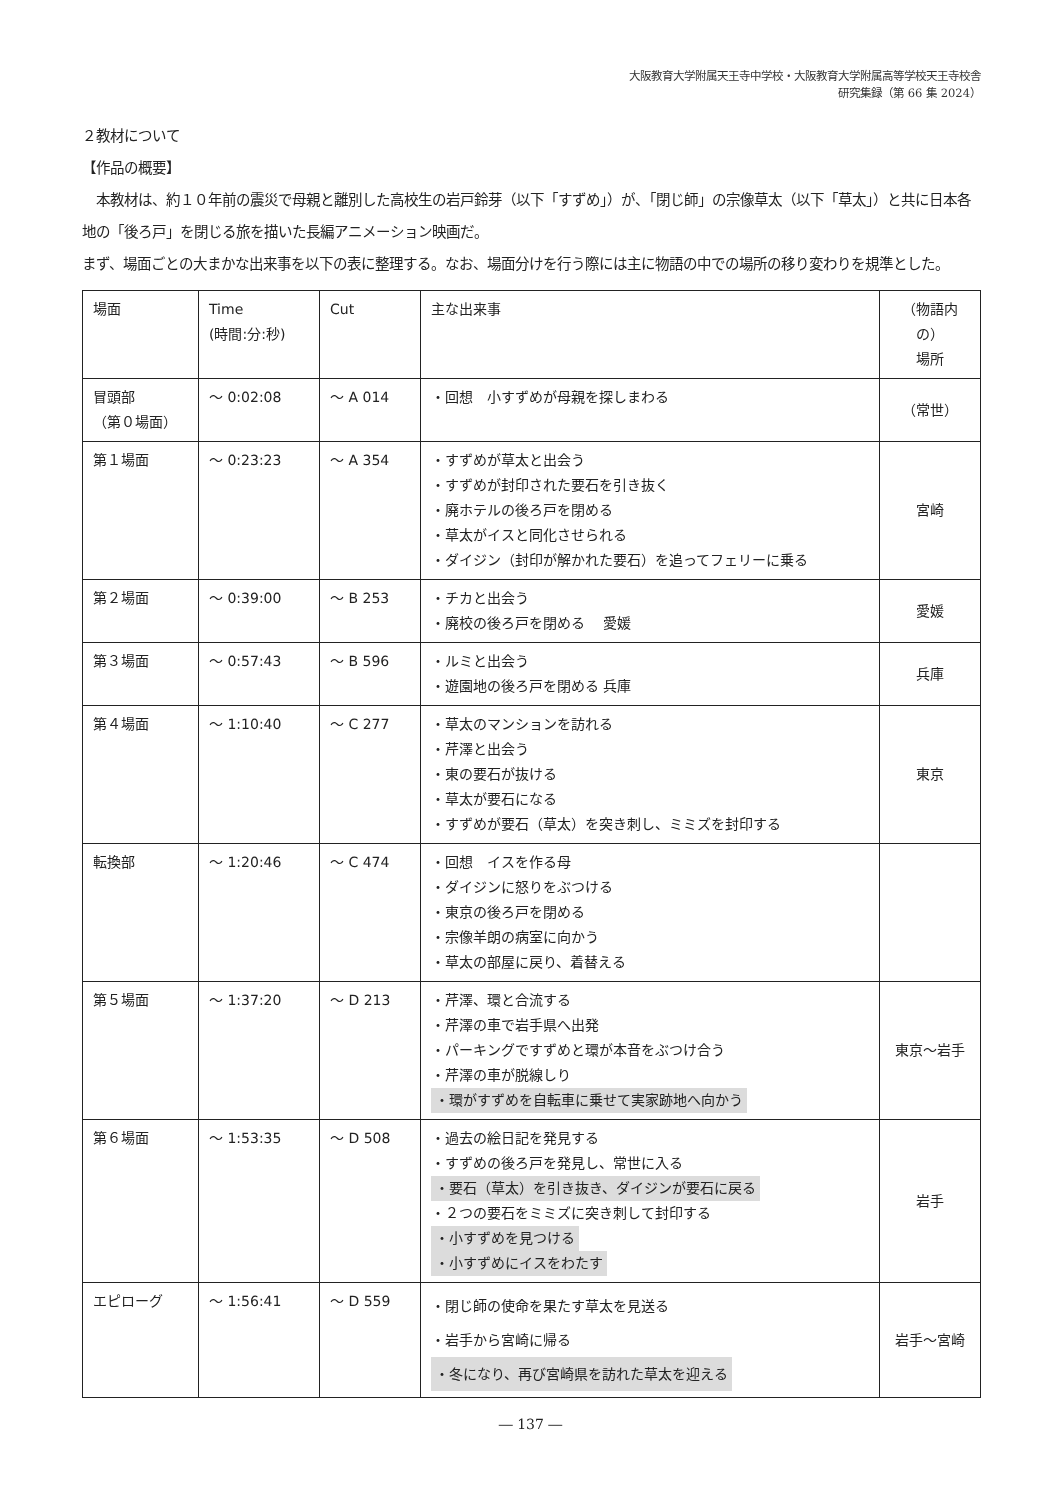大阪教育大学附属天王寺中学校・大阪教育大学附属高等学校天王寺校舎
研究集録（第 66 集 2024）
２教材について
【作品の概要】
　本教材は、約１０年前の震災で母親と離別した高校生の岩戸鈴芽（以下「すずめ」）が、「閉じ師」の宗像草太（以下「草太」）と共に日本各地の「後ろ戸」を閉じる旅を描いた長編アニメーション映画だ。
まず、場面ごとの大まかな出来事を以下の表に整理する。なお、場面分けを行う際には主に物語の中での場所の移り変わりを規準とした。
| 場面 | Time (時間:分:秒) | Cut | 主な出来事 | （物語内の） 場所 |
| 冒頭部 （第０場面） | ～ 0:02:08 | ～ A 014 | ・回想 小すずめが母親を探しまわる | （常世） |
| 第１場面 | ～ 0:23:23 | ～ A 354 | ・すずめが草太と出会う ・すずめが封印された要石を引き抜く ・廃ホテルの後ろ戸を閉める ・草太がイスと同化させられる ・ダイジン（封印が解かれた要石）を追ってフェリーに乗る | 宮崎 |
| 第２場面 | ～ 0:39:00 | ～ B 253 | ・チカと出会う ・廃校の後ろ戸を閉める 愛媛 | 愛媛 |
| 第３場面 | ～ 0:57:43 | ～ B 596 | ・ルミと出会う ・遊園地の後ろ戸を閉める 兵庫 | 兵庫 |
| 第４場面 | ～ 1:10:40 | ～ C 277 | ・草太のマンションを訪れる ・芹澤と出会う ・東の要石が抜ける ・草太が要石になる ・すずめが要石（草太）を突き刺し、ミミズを封印する | 東京 |
| 転換部 | ～ 1:20:46 | ～ C 474 | ・回想 イスを作る母 ・ダイジンに怒りをぶつける ・東京の後ろ戸を閉める ・宗像羊朗の病室に向かう ・草太の部屋に戻り、着替える | |
| 第５場面 | ～ 1:37:20 | ～ D 213 | ・芹澤、環と合流する ・芹澤の車で岩手県へ出発 ・パーキングですずめと環が本音をぶつけ合う ・芹澤の車が脱線しり ・環がすずめを自転車に乗せて実家跡地へ向かう | 東京～岩手 |
| 第６場面 | ～ 1:53:35 | ～ D 508 | ・過去の絵日記を発見する ・すずめの後ろ戸を発見し、常世に入る ・要石（草太）を引き抜き、ダイジンが要石に戻る ・２つの要石をミミズに突き刺して封印する ・小すずめを見つける ・小すずめにイスをわたす | 岩手 |
| エピローグ | ～ 1:56:41 | ～ D 559 | ・閉じ師の使命を果たす草太を見送る ・岩手から宮崎に帰る ・冬になり、再び宮崎県を訪れた草太を迎える | 岩手～宮崎 |
― 137 ―